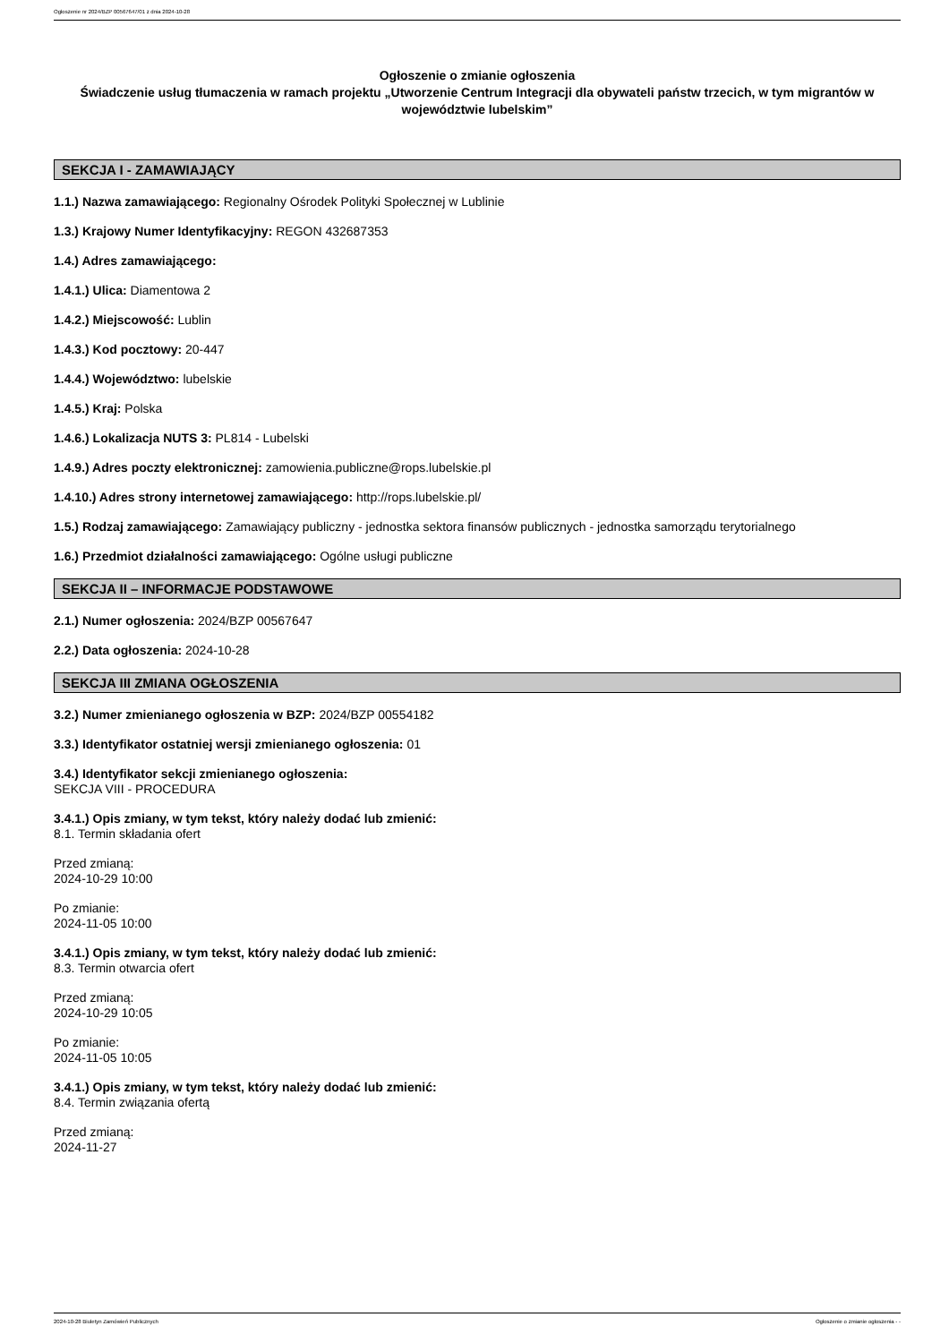Ogłoszenie nr 2024/BZP 00567647/01 z dnia 2024-10-28
Ogłoszenie o zmianie ogłoszenia
Świadczenie usług tłumaczenia w ramach projektu „Utworzenie Centrum Integracji dla obywateli państw trzecich, w tym migrantów w województwie lubelskim”
SEKCJA I - ZAMAWIAJĄCY
1.1.) Nazwa zamawiającego: Regionalny Ośrodek Polityki Społecznej w Lublinie
1.3.) Krajowy Numer Identyfikacyjny: REGON 432687353
1.4.) Adres zamawiającego:
1.4.1.) Ulica: Diamentowa 2
1.4.2.) Miejscowość: Lublin
1.4.3.) Kod pocztowy: 20-447
1.4.4.) Województwo: lubelskie
1.4.5.) Kraj: Polska
1.4.6.) Lokalizacja NUTS 3: PL814 - Lubelski
1.4.9.) Adres poczty elektronicznej: zamowienia.publiczne@rops.lubelskie.pl
1.4.10.) Adres strony internetowej zamawiającego: http://rops.lubelskie.pl/
1.5.) Rodzaj zamawiającego: Zamawiający publiczny - jednostka sektora finansów publicznych - jednostka samorządu terytorialnego
1.6.) Przedmiot działalności zamawiającego: Ogólne usługi publiczne
SEKCJA II – INFORMACJE PODSTAWOWE
2.1.) Numer ogłoszenia: 2024/BZP 00567647
2.2.) Data ogłoszenia: 2024-10-28
SEKCJA III ZMIANA OGŁOSZENIA
3.2.) Numer zmienianego ogłoszenia w BZP: 2024/BZP 00554182
3.3.) Identyfikator ostatniej wersji zmienianego ogłoszenia: 01
3.4.) Identyfikator sekcji zmienianego ogłoszenia:
SEKCJA VIII - PROCEDURA
3.4.1.) Opis zmiany, w tym tekst, który należy dodać lub zmienić:
8.1. Termin składania ofert
Przed zmianą:
2024-10-29 10:00
Po zmianie:
2024-11-05 10:00
3.4.1.) Opis zmiany, w tym tekst, który należy dodać lub zmienić:
8.3. Termin otwarcia ofert
Przed zmianą:
2024-10-29 10:05
Po zmianie:
2024-11-05 10:05
3.4.1.) Opis zmiany, w tym tekst, który należy dodać lub zmienić:
8.4. Termin związania ofertą
Przed zmianą:
2024-11-27
2024-10-28 Biuletyn Zamówień Publicznych Ogłoszenie o zmianie ogłoszenia - -